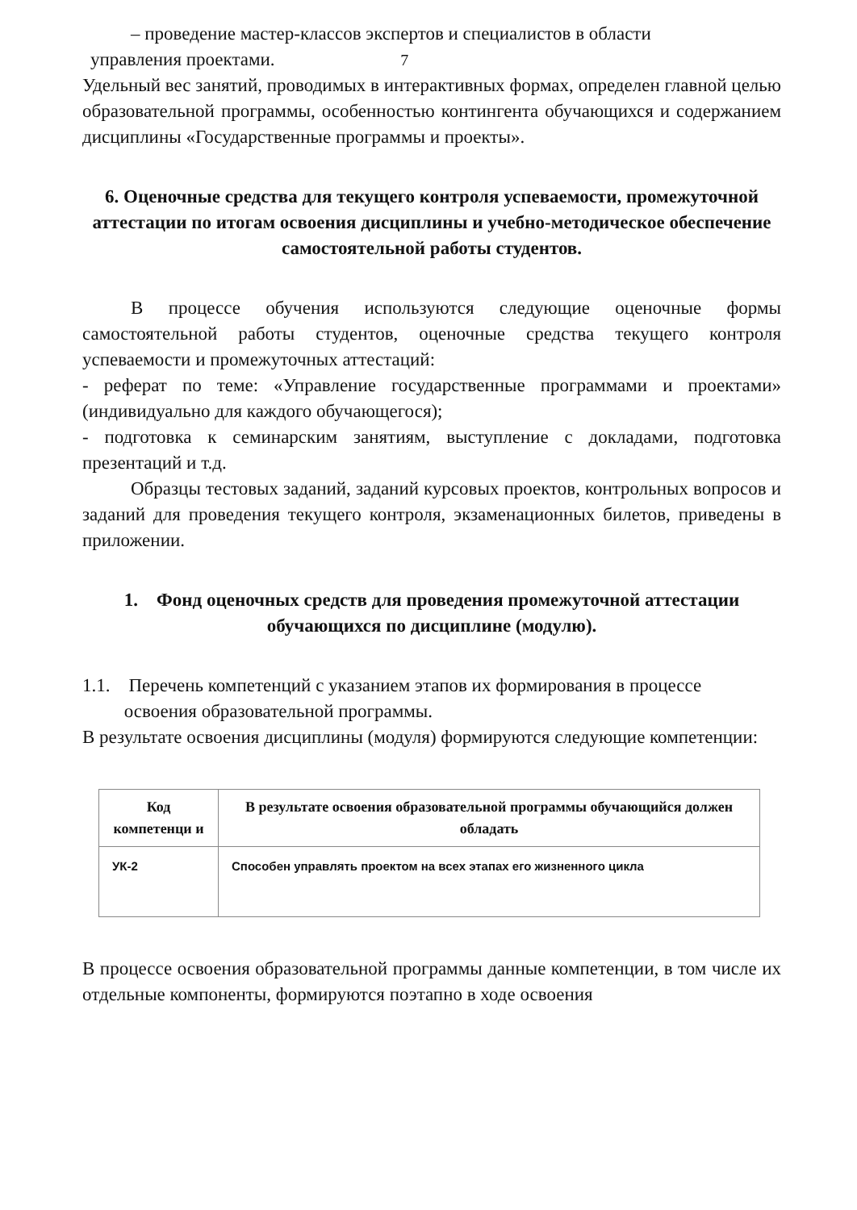– проведение мастер-классов экспертов и специалистов в области
управления проектами. 7
Удельный вес занятий, проводимых в интерактивных формах, определен главной целью образовательной программы, особенностью контингента обучающихся и содержанием дисциплины «Государственные программы и проекты».
6. Оценочные средства для текущего контроля успеваемости, промежуточной аттестации по итогам освоения дисциплины и учебно-методическое обеспечение самостоятельной работы студентов.
В процессе обучения используются следующие оценочные формы самостоятельной работы студентов, оценочные средства текущего контроля успеваемости и промежуточных аттестаций:
- реферат по теме: «Управление государственные программами и проектами» (индивидуально для каждого обучающегося);
- подготовка к семинарским занятиям, выступление с докладами, подготовка презентаций и т.д.
Образцы тестовых заданий, заданий курсовых проектов, контрольных вопросов и заданий для проведения текущего контроля, экзаменационных билетов, приведены в приложении.
1. Фонд оценочных средств для проведения промежуточной аттестации обучающихся по дисциплине (модулю).
1.1. Перечень компетенций с указанием этапов их формирования в процессе
освоения образовательной программы.
В результате освоения дисциплины (модуля) формируются следующие компетенции:
| Код компетенци и | В результате освоения образовательной программы обучающийся должен обладать |
| --- | --- |
| УК-2 | Способен управлять проектом на всех этапах его жизненного цикла |
В процессе освоения образовательной программы данные компетенции, в том числе их отдельные компоненты, формируются поэтапно в ходе освоения